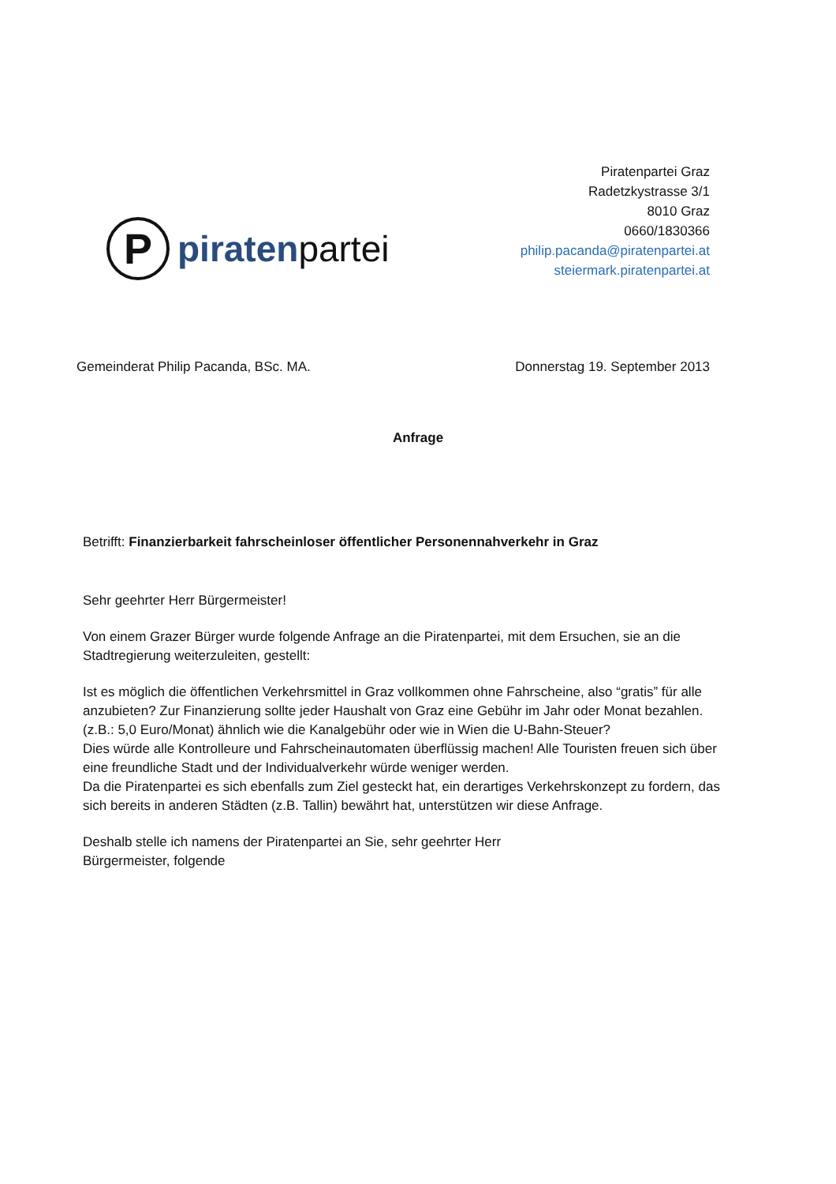P
piratenpartei
Piratenpartei Graz
Radetzkystrasse 3/1
8010 Graz
0660/1830366
philip.pacanda@piratenpartei.at
steiermark.piratenpartei.at
Gemeinderat Philip Pacanda, BSc. MA. Donnerstag 19. September 2013
Anfrage
Betrifft: Finanzierbarkeit fahrscheinloser öffentlicher Personennahverkehr in Graz
Sehr geehrter Herr Bürgermeister!
Von einem Grazer Bürger wurde folgende Anfrage an die Piratenpartei, mit dem Ersuchen, sie an die Stadtregierung weiterzuleiten, gestellt:
Ist es möglich die öffentlichen Verkehrsmittel in Graz vollkommen ohne Fahrscheine, also “gratis” für alle anzubieten? Zur Finanzierung sollte jeder Haushalt von Graz eine Gebühr im Jahr oder Monat bezahlen. (z.B.: 5,0 Euro/Monat) ähnlich wie die Kanalgebühr oder wie in Wien die U-Bahn-Steuer?
Dies würde alle Kontrolleure und Fahrscheinautomaten überflüssig machen! Alle Touristen freuen sich über eine freundliche Stadt und der Individualverkehr würde weniger werden.
Da die Piratenpartei es sich ebenfalls zum Ziel gesteckt hat, ein derartiges Verkehrskonzept zu fordern, das sich bereits in anderen Städten (z.B. Tallin) bewährt hat, unterstützen wir diese Anfrage.
Deshalb stelle ich namens der Piratenpartei an Sie, sehr geehrter Herr Bürgermeister, folgende